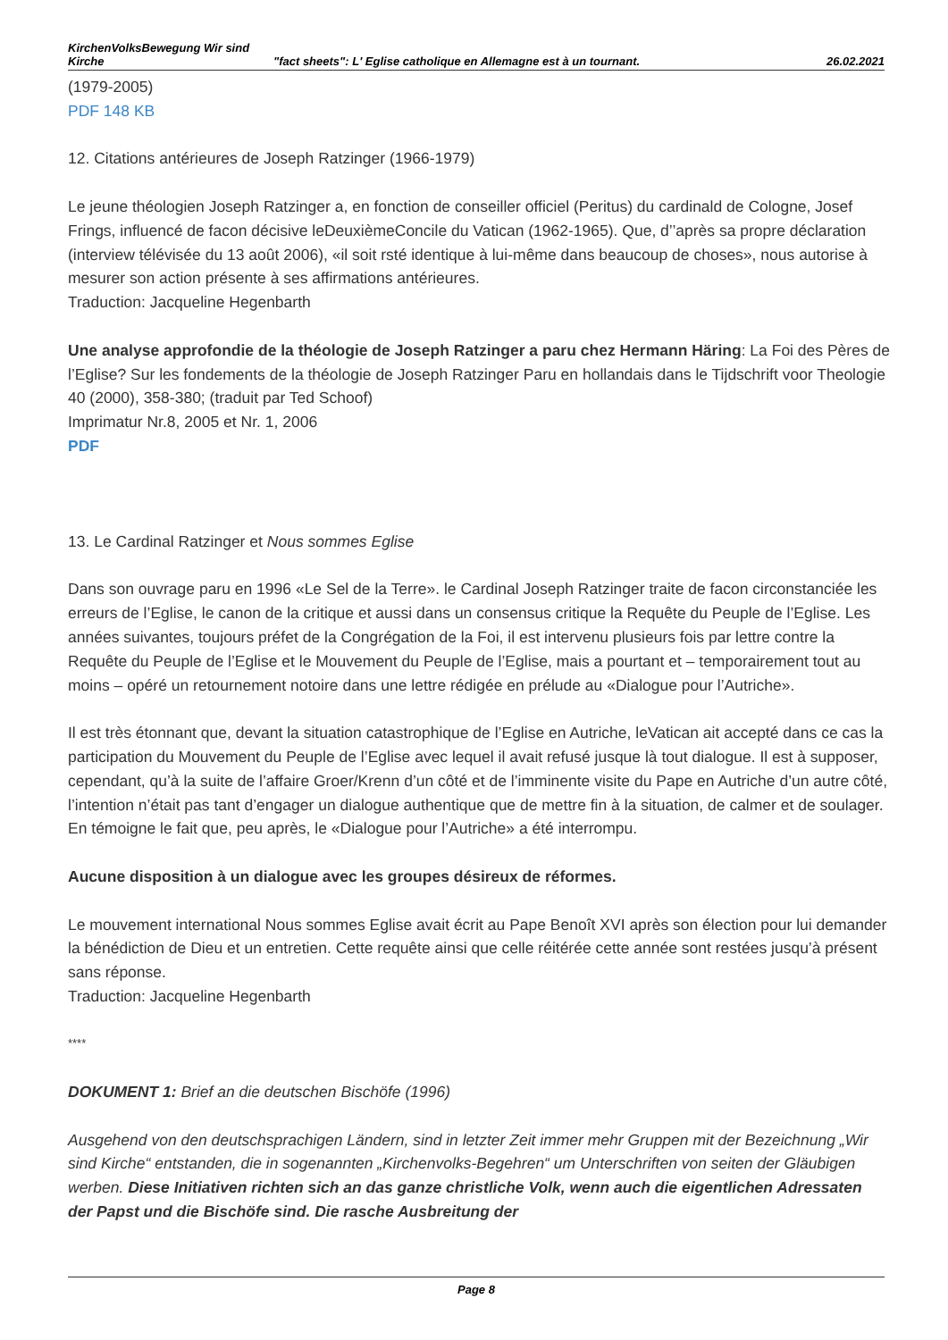KirchenVolksBewegung Wir sind Kirche
"fact sheets": L' Eglise catholique en Allemagne est à un tournant.
26.02.2021
(1979-2005)
PDF 148 KB
12. Citations antérieures de Joseph Ratzinger (1966-1979)
Le jeune théologien Joseph Ratzinger a, en fonction de conseiller officiel (Peritus) du cardinald de Cologne, Josef Frings, influencé de facon décisive leDeuxièmeConcile du Vatican (1962-1965). Que, d’’après sa propre déclaration (interview télévisée du 13 août 2006), «il soit rsté identique à lui-même dans beaucoup de choses», nous autorise à mesurer son action présente à ses affirmations antérieures.
Traduction: Jacqueline Hegenbarth
Une analyse approfondie de la théologie de Joseph Ratzinger a paru chez Hermann Häring: La Foi des Pères de l’Eglise? Sur les fondements de la théologie de Joseph Ratzinger Paru en hollandais dans le Tijdschrift voor Theologie 40 (2000), 358-380; (traduit par Ted Schoof)
Imprimatur Nr.8, 2005 et Nr. 1, 2006
PDF
13. Le Cardinal Ratzinger et Nous sommes Eglise
Dans son ouvrage paru en 1996 «Le Sel de la Terre». le Cardinal Joseph Ratzinger traite de facon circonstanciée les erreurs de l’Eglise, le canon de la critique et aussi dans un consensus critique la Requête du Peuple de l’Eglise. Les années suivantes, toujours préfet de la Congrégation de la Foi, il est intervenu plusieurs fois par lettre contre la Requête du Peuple de l’Eglise et le Mouvement du Peuple de l’Eglise, mais a pourtant et – temporairement tout au moins – opéré un retournement notoire dans une lettre rédigée en prélude au «Dialogue pour l’Autriche».
Il est très étonnant que, devant la situation catastrophique de l’Eglise en Autriche, leVatican ait accepté dans ce cas la participation du Mouvement du Peuple de l’Eglise avec lequel il avait refusé jusque là tout dialogue. Il est à supposer, cependant, qu’à la suite de l’affaire Groer/Krenn d’un côté et de l’imminente visite du Pape en Autriche d’un autre côté, l’intention n’était pas tant d’engager un dialogue authentique que de mettre fin à la situation, de calmer et de soulager. En témoigne le fait que, peu après, le «Dialogue pour l’Autriche» a été interrompu.
Aucune disposition à un dialogue avec les groupes désireux de réformes.
Le mouvement international Nous sommes Eglise avait écrit au Pape Benoît XVI après son élection pour lui demander la bénédiction de Dieu et un entretien. Cette requête ainsi que celle réitérée cette année sont restées jusqu’à présent sans réponse.
Traduction: Jacqueline Hegenbarth
****
DOKUMENT 1: Brief an die deutschen Bischöfe (1996)
Ausgehend von den deutschsprachigen Ländern, sind in letzter Zeit immer mehr Gruppen mit der Bezeichnung „Wir sind Kirche“ entstanden, die in sogenannten „Kirchenvolks-Begehren“ um Unterschriften von seiten der Gläubigen werben. Diese Initiativen richten sich an das ganze christliche Volk, wenn auch die eigentlichen Adressaten der Papst und die Bischöfe sind. Die rasche Ausbreitung der
Page 8